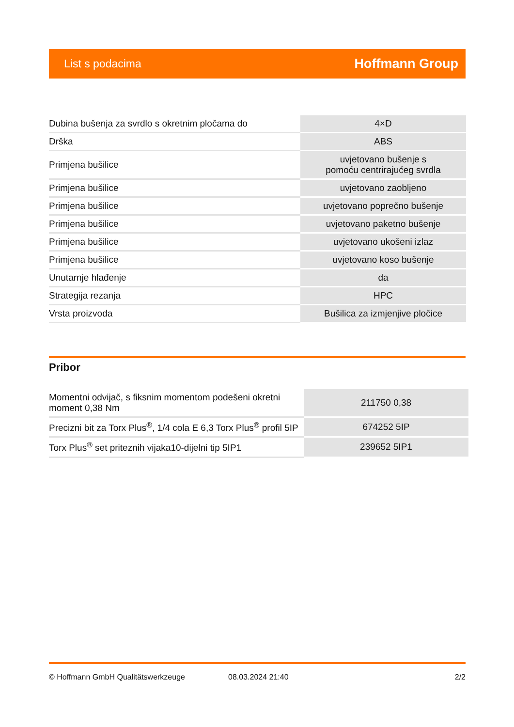List s podacima Hoffmann Group
| Dubina bušenja za svrdlo s okretnim pločama do | 4×D |
| Drška | ABS |
| Primjena bušilice | uvjetovano bušenje s pomoću centrirajućeg svrdla |
| Primjena bušilice | uvjetovano zaobljeno |
| Primjena bušilice | uvjetovano poprečno bušenje |
| Primjena bušilice | uvjetovano paketno bušenje |
| Primjena bušilice | uvjetovano ukošeni izlaz |
| Primjena bušilice | uvjetovano koso bušenje |
| Unutarnje hlađenje | da |
| Strategija rezanja | HPC |
| Vrsta proizvoda | Bušilica za izmjenjive pločice |
Pribor
| Momentni odvijač, s fiksnim momentom podešeni okretni moment 0,38 Nm | 211750 0,38 |
| Precizni bit za Torx Plus<sup>®</sup>, 1/4 cola E 6,3 Torx Plus<sup>®</sup> profil 5IP | 674252 5IP |
| Torx Plus<sup>®</sup> set priteznih vijaka10-dijelni tip 5IP1 | 239652 5IP1 |
© Hoffmann GmbH Qualitätswerkzeuge 08.03.2024 21:40 2/2